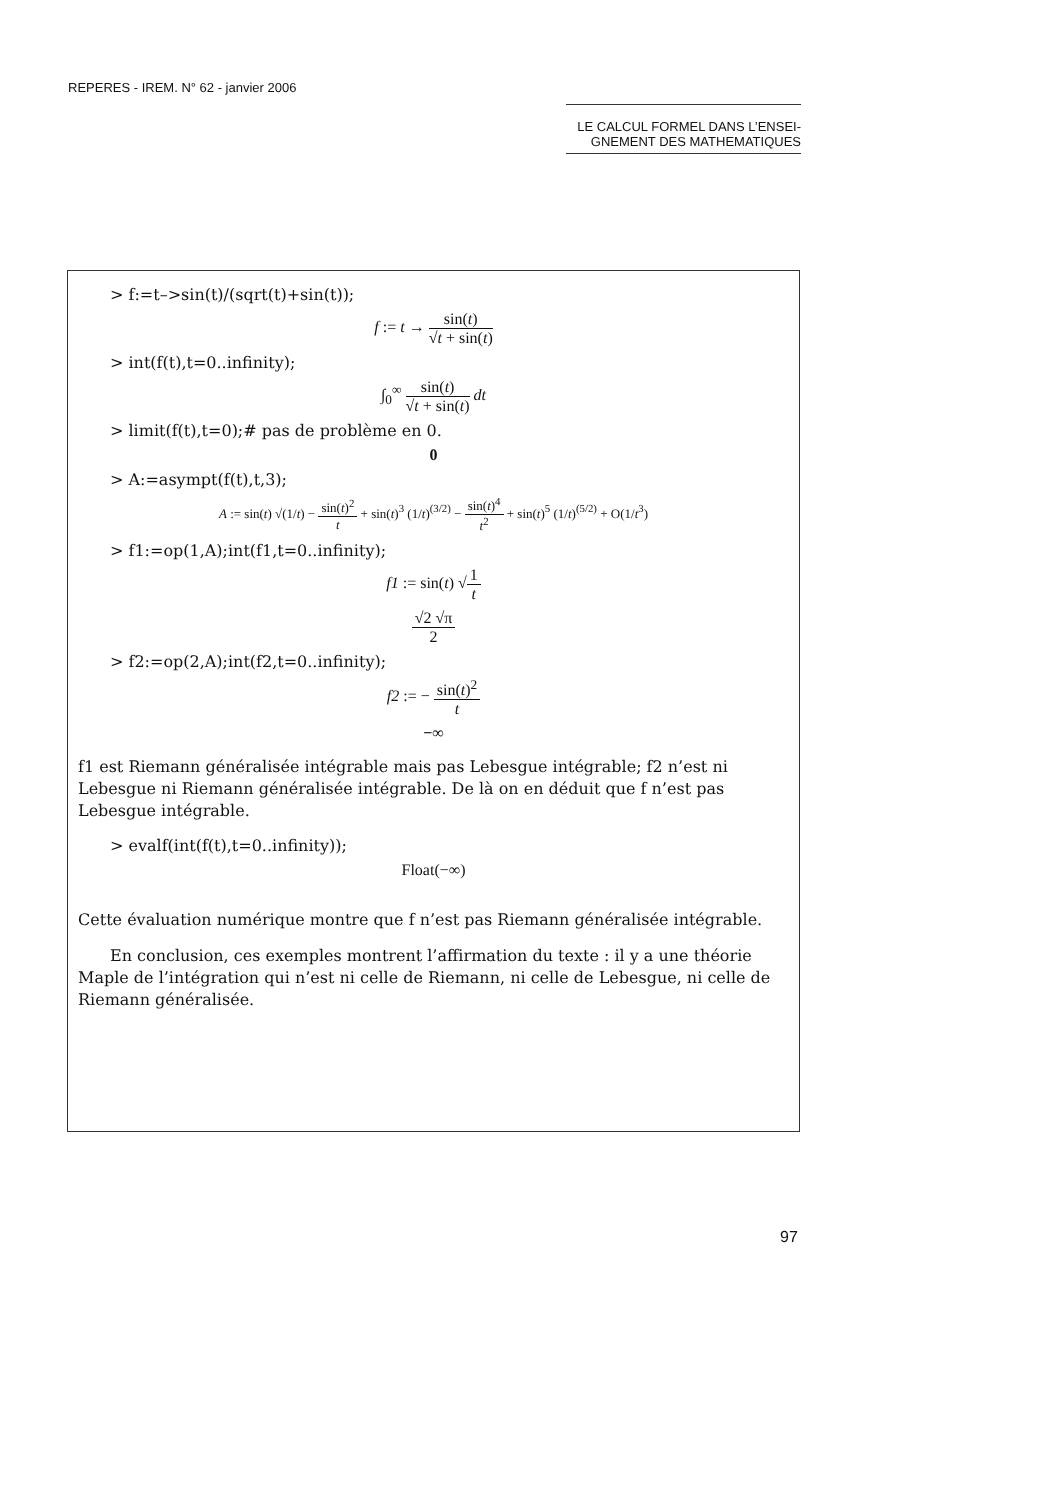REPERES - IREM. N° 62 - janvier 2006
LE CALCUL FORMEL DANS L’ENSEI-
GNEMENT DES MATHEMATIQUES
> f:=t–>sin(t)/(sqrt(t)+sin(t));
f := t → sin(t) √t + sin(t)
> int(f(t),t=0..infinity);
∫<sub>0</sub><sup>∞</sup> sin(t) √t + sin(t) dt
> limit(f(t),t=0);# pas de problème en 0.
0
> A:=asympt(f(t),t,3);
A := sin(t) √(1/t) − sin(t)<sup>2</sup> t + sin(t)<sup>3</sup> (1/t)<sup>(3/2)</sup> − sin(t)<sup>4</sup> t<sup>2</sup> + sin(t)<sup>5</sup> (1/t)<sup>(5/2)</sup> + O(1/t<sup>3</sup>)
> f1:=op(1,A);int(f1,t=0..infinity);
f1 := sin(t) √1 t
√2 √π 2
> f2:=op(2,A);int(f2,t=0..infinity);
f2 := − sin(t)<sup>2</sup> t
−∞
f1 est Riemann généralisée intégrable mais pas Lebesgue intégrable; f2 n’est ni Lebesgue ni Riemann généralisée intégrable. De là on en déduit que f n’est pas Lebesgue intégrable.
> evalf(int(f(t),t=0..infinity));
Float(−∞)
Cette évaluation numérique montre que f n’est pas Riemann généralisée intégrable.
En conclusion, ces exemples montrent l’affirmation du texte : il y a une théorie Maple de l’intégration qui n’est ni celle de Riemann, ni celle de Lebesgue, ni celle de Riemann généralisée.
97